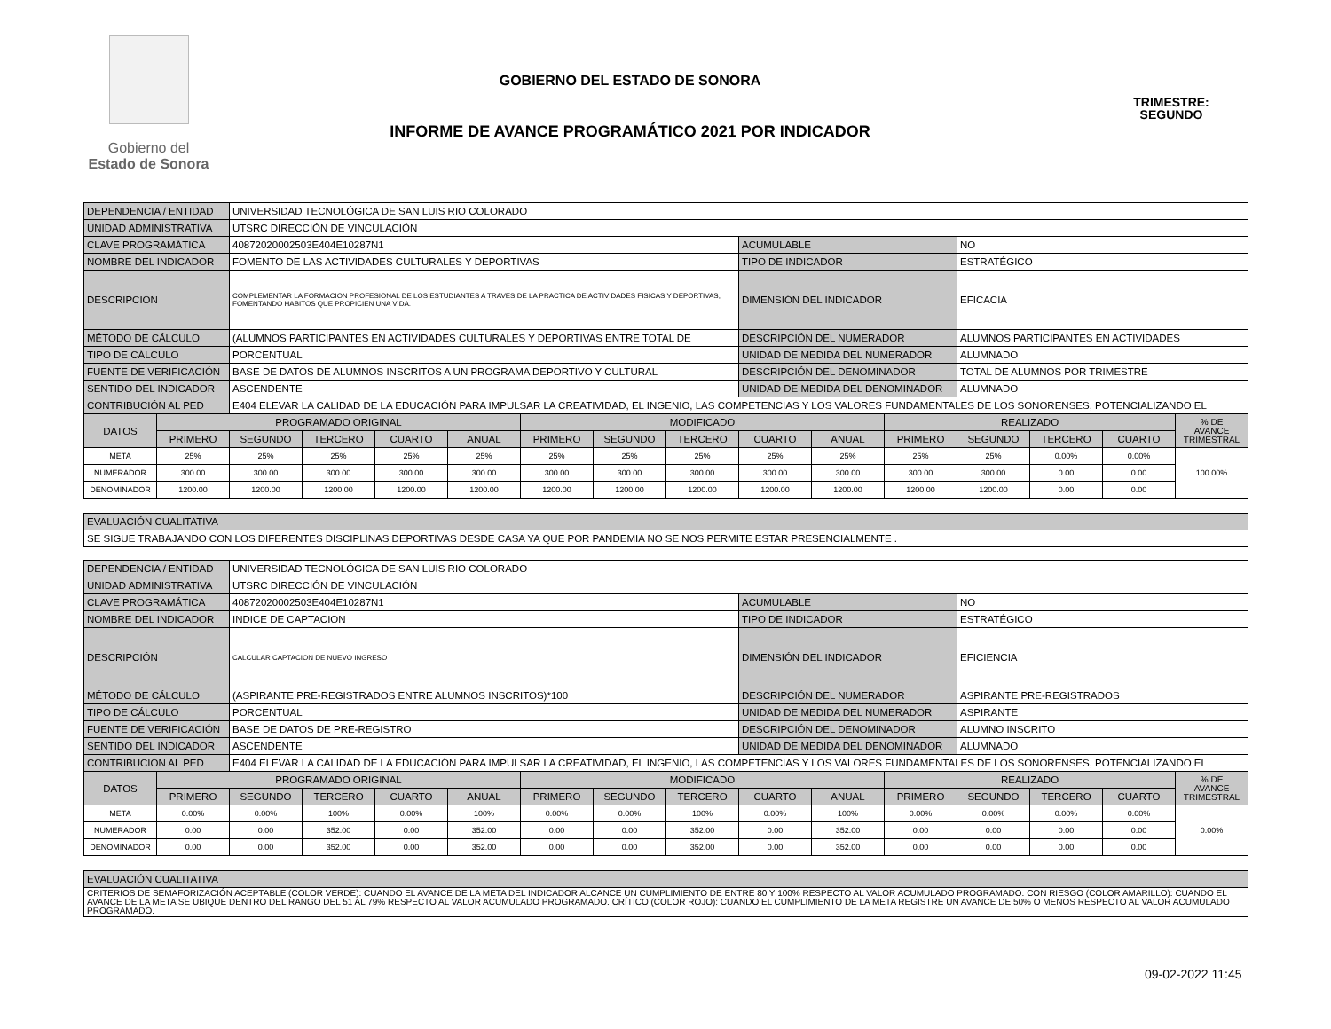Gobierno del
Estado de Sonora
GOBIERNO DEL ESTADO DE SONORA
TRIMESTRE:
SEGUNDO
INFORME DE AVANCE PROGRAMÁTICO 2021 POR INDICADOR
| DEPENDENCIA / ENTIDAD | | UNIVERSIDAD TECNOLÓGICA DE SAN LUIS RIO COLORADO | | | | | | | | | | | | | |
| UNIDAD ADMINISTRATIVA | | UTSRC DIRECCIÓN DE VINCULACIÓN | | | | | | | | | | | | | |
| CLAVE PROGRAMÁTICA | | 40872020002503E404E10287N1 | | | | | | | ACUMULABLE | | | NO | | | |
| NOMBRE DEL INDICADOR | | FOMENTO DE LAS ACTIVIDADES CULTURALES Y DEPORTIVAS | | | | | | | TIPO DE INDICADOR | | | ESTRATÉGICO | | | |
| DESCRIPCIÓN | | COMPLEMENTAR LA FORMACION PROFESIONAL DE LOS ESTUDIANTES A TRAVES DE LA PRACTICA DE ACTIVIDADES FISICAS Y DEPORTIVAS, FOMENTANDO HABITOS QUE PROPICIEN UNA VIDA. | | | | | | | DIMENSIÓN DEL INDICADOR | | | EFICACIA | | | |
| MÉTODO DE CÁLCULO | | (ALUMNOS PARTICIPANTES EN ACTIVIDADES CULTURALES Y DEPORTIVAS ENTRE TOTAL DE | | | | | | | DESCRIPCIÓN DEL NUMERADOR | | | ALUMNOS PARTICIPANTES EN ACTIVIDADES | | | |
| TIPO DE CÁLCULO | | PORCENTUAL | | | | | | | UNIDAD DE MEDIDA DEL NUMERADOR | | | ALUMNADO | | | |
| FUENTE DE VERIFICACIÓN | | BASE DE DATOS DE ALUMNOS INSCRITOS A UN PROGRAMA DEPORTIVO Y CULTURAL | | | | | | | DESCRIPCIÓN DEL DENOMINADOR | | | TOTAL DE ALUMNOS POR TRIMESTRE | | | |
| SENTIDO DEL INDICADOR | | ASCENDENTE | | | | | | | UNIDAD DE MEDIDA DEL DENOMINADOR | | | ALUMNADO | | | |
| CONTRIBUCIÓN AL PED | | E404 ELEVAR LA CALIDAD DE LA EDUCACIÓN PARA IMPULSAR LA CREATIVIDAD, EL INGENIO, LAS COMPETENCIAS Y LOS VALORES FUNDAMENTALES DE LOS SONORENSES, POTENCIALIZANDO EL | | | | | | | | | | | | | |
| DATOS | PROGRAMADO ORIGINAL | | | | | MODIFICADO | | | | | REALIZADO | | | | % DE AVANCE TRIMESTRAL |
| | PRIMERO | SEGUNDO | TERCERO | CUARTO | ANUAL | PRIMERO | SEGUNDO | TERCERO | CUARTO | ANUAL | PRIMERO | SEGUNDO | TERCERO | CUARTO | |
| META | 25% | 25% | 25% | 25% | 25% | 25% | 25% | 25% | 25% | 25% | 25% | 25% | 0.00% | 0.00% | 100.00% |
| NUMERADOR | 300.00 | 300.00 | 300.00 | 300.00 | 300.00 | 300.00 | 300.00 | 300.00 | 300.00 | 300.00 | 300.00 | 300.00 | 0.00 | 0.00 | |
| DENOMINADOR | 1200.00 | 1200.00 | 1200.00 | 1200.00 | 1200.00 | 1200.00 | 1200.00 | 1200.00 | 1200.00 | 1200.00 | 1200.00 | 1200.00 | 0.00 | 0.00 | |
| EVALUACIÓN CUALITATIVA | | | | | | | | | | | | | | | |
| SE SIGUE TRABAJANDO CON LOS DIFERENTES DISCIPLINAS DEPORTIVAS DESDE CASA YA QUE POR PANDEMIA NO SE NOS PERMITE ESTAR PRESENCIALMENTE . | | | | | | | | | | | | | | | |
| DEPENDENCIA / ENTIDAD | | UNIVERSIDAD TECNOLÓGICA DE SAN LUIS RIO COLORADO | | | | | | | | | | | | | |
| UNIDAD ADMINISTRATIVA | | UTSRC DIRECCIÓN DE VINCULACIÓN | | | | | | | | | | | | | |
| CLAVE PROGRAMÁTICA | | 40872020002503E404E10287N1 | | | | | | | ACUMULABLE | | | NO | | | |
| NOMBRE DEL INDICADOR | | INDICE DE CAPTACION | | | | | | | TIPO DE INDICADOR | | | ESTRATÉGICO | | | |
| DESCRIPCIÓN | | CALCULAR CAPTACION DE NUEVO INGRESO | | | | | | | DIMENSIÓN DEL INDICADOR | | | EFICIENCIA | | | |
| MÉTODO DE CÁLCULO | | (ASPIRANTE PRE-REGISTRADOS ENTRE ALUMNOS INSCRITOS)*100 | | | | | | | DESCRIPCIÓN DEL NUMERADOR | | | ASPIRANTE PRE-REGISTRADOS | | | |
| TIPO DE CÁLCULO | | PORCENTUAL | | | | | | | UNIDAD DE MEDIDA DEL NUMERADOR | | | ASPIRANTE | | | |
| FUENTE DE VERIFICACIÓN | | BASE DE DATOS DE PRE-REGISTRO | | | | | | | DESCRIPCIÓN DEL DENOMINADOR | | | ALUMNO INSCRITO | | | |
| SENTIDO DEL INDICADOR | | ASCENDENTE | | | | | | | UNIDAD DE MEDIDA DEL DENOMINADOR | | | ALUMNADO | | | |
| CONTRIBUCIÓN AL PED | | E404 ELEVAR LA CALIDAD DE LA EDUCACIÓN PARA IMPULSAR LA CREATIVIDAD, EL INGENIO, LAS COMPETENCIAS Y LOS VALORES FUNDAMENTALES DE LOS SONORENSES, POTENCIALIZANDO EL | | | | | | | | | | | | | |
| DATOS | PROGRAMADO ORIGINAL | | | | | MODIFICADO | | | | | REALIZADO | | | | % DE AVANCE TRIMESTRAL |
| | PRIMERO | SEGUNDO | TERCERO | CUARTO | ANUAL | PRIMERO | SEGUNDO | TERCERO | CUARTO | ANUAL | PRIMERO | SEGUNDO | TERCERO | CUARTO | |
| META | 0.00% | 0.00% | 100% | 0.00% | 100% | 0.00% | 0.00% | 100% | 0.00% | 100% | 0.00% | 0.00% | 0.00% | 0.00% | 0.00% |
| NUMERADOR | 0.00 | 0.00 | 352.00 | 0.00 | 352.00 | 0.00 | 0.00 | 352.00 | 0.00 | 352.00 | 0.00 | 0.00 | 0.00 | 0.00 | |
| DENOMINADOR | 0.00 | 0.00 | 352.00 | 0.00 | 352.00 | 0.00 | 0.00 | 352.00 | 0.00 | 352.00 | 0.00 | 0.00 | 0.00 | 0.00 | |
| EVALUACIÓN CUALITATIVA | | | | | | | | | | | | | | | |
| CRITERIOS DE SEMAFORIZACIÓN ACEPTABLE (COLOR VERDE): CUANDO EL AVANCE DE LA META DEL INDICADOR ALCANCE UN CUMPLIMIENTO DE ENTRE 80 Y 100% RESPECTO AL VALOR ACUMULADO PROGRAMADO. CON RIESGO (COLOR AMARILLO): CUANDO EL AVANCE DE LA META SE UBIQUE DENTRO DEL RANGO DEL 51 AL 79% RESPECTO AL VALOR ACUMULADO PROGRAMADO. CRÍTICO (COLOR ROJO): CUANDO EL CUMPLIMIENTO DE LA META REGISTRE UN AVANCE DE 50% O MENOS RESPECTO AL VALOR ACUMULADO PROGRAMADO. | | | | | | | | | | | | | | | |
09-02-2022 11:45